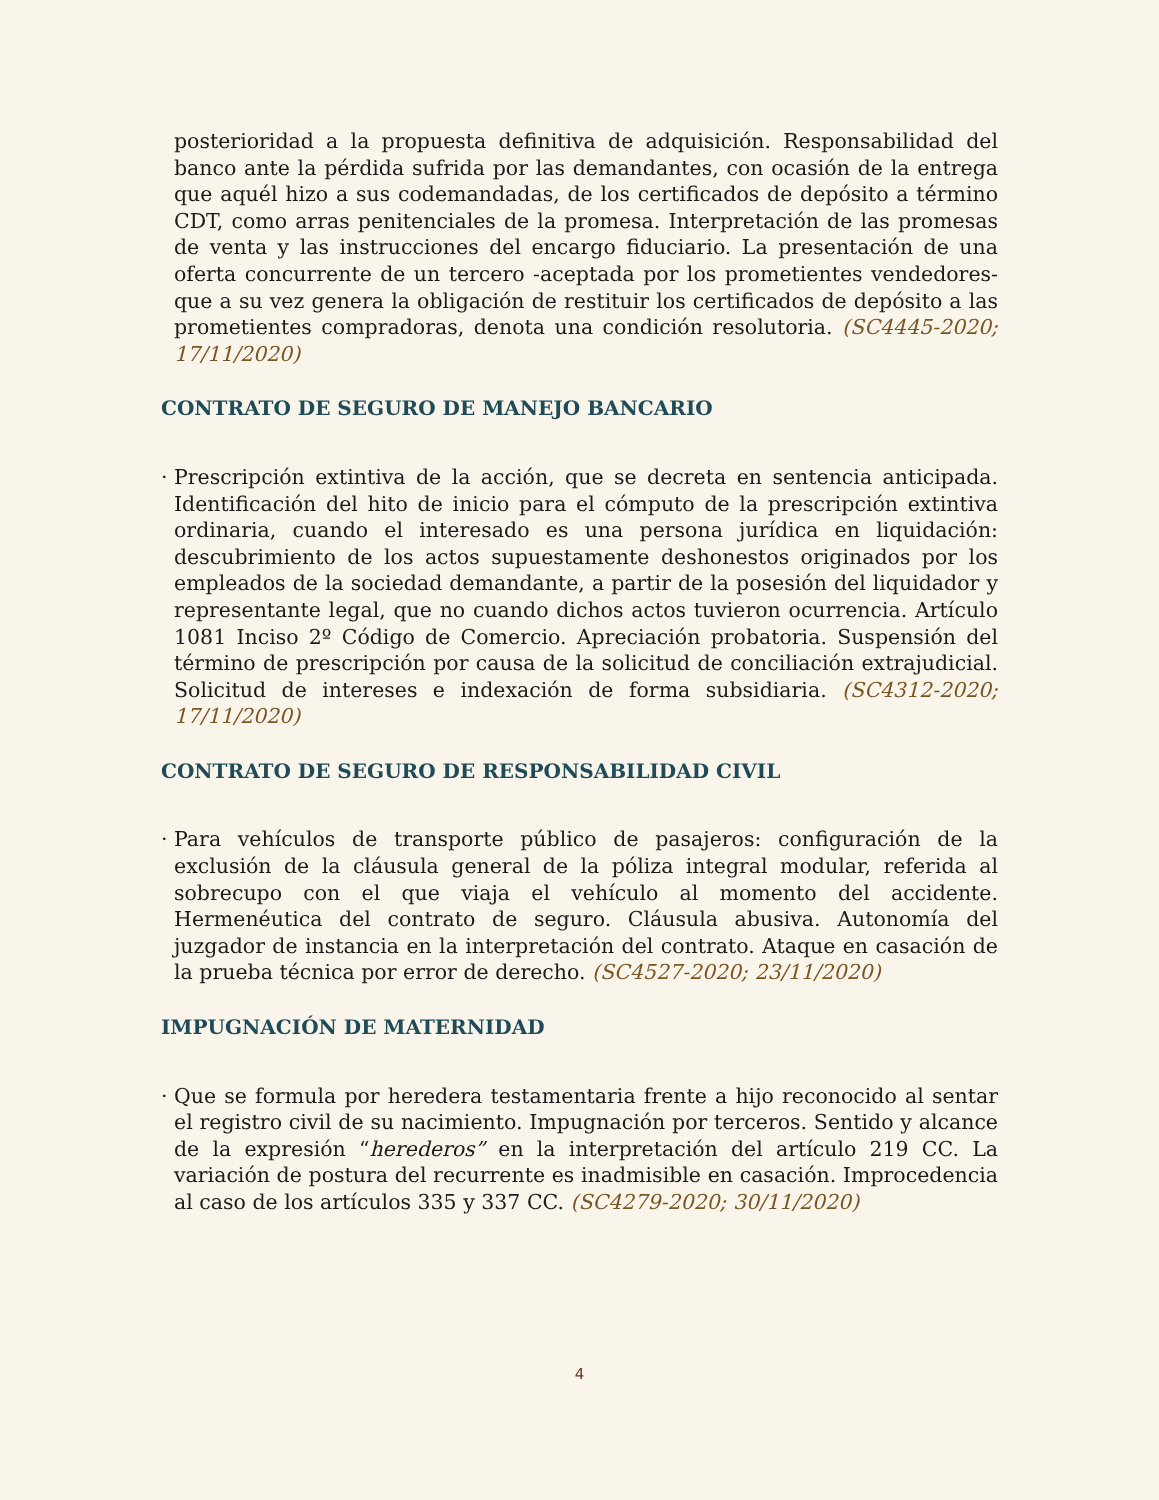posterioridad a la propuesta definitiva de adquisición. Responsabilidad del banco ante la pérdida sufrida por las demandantes, con ocasión de la entrega que aquél hizo a sus codemandadas, de los certificados de depósito a término CDT, como arras penitenciales de la promesa. Interpretación de las promesas de venta y las instrucciones del encargo fiduciario. La presentación de una oferta concurrente de un tercero -aceptada por los prometientes vendedores- que a su vez genera la obligación de restituir los certificados de depósito a las prometientes compradoras, denota una condición resolutoria. (SC4445-2020; 17/11/2020)
CONTRATO DE SEGURO DE MANEJO BANCARIO
· Prescripción extintiva de la acción, que se decreta en sentencia anticipada. Identificación del hito de inicio para el cómputo de la prescripción extintiva ordinaria, cuando el interesado es una persona jurídica en liquidación: descubrimiento de los actos supuestamente deshonestos originados por los empleados de la sociedad demandante, a partir de la posesión del liquidador y representante legal, que no cuando dichos actos tuvieron ocurrencia. Artículo 1081 Inciso 2º Código de Comercio. Apreciación probatoria. Suspensión del término de prescripción por causa de la solicitud de conciliación extrajudicial. Solicitud de intereses e indexación de forma subsidiaria. (SC4312-2020; 17/11/2020)
CONTRATO DE SEGURO DE RESPONSABILIDAD CIVIL
· Para vehículos de transporte público de pasajeros: configuración de la exclusión de la cláusula general de la póliza integral modular, referida al sobrecupo con el que viaja el vehículo al momento del accidente. Hermenéutica del contrato de seguro. Cláusula abusiva. Autonomía del juzgador de instancia en la interpretación del contrato. Ataque en casación de la prueba técnica por error de derecho. (SC4527-2020; 23/11/2020)
IMPUGNACIÓN DE MATERNIDAD
· Que se formula por heredera testamentaria frente a hijo reconocido al sentar el registro civil de su nacimiento. Impugnación por terceros. Sentido y alcance de la expresión “herederos” en la interpretación del artículo 219 CC. La variación de postura del recurrente es inadmisible en casación. Improcedencia al caso de los artículos 335 y 337 CC. (SC4279-2020; 30/11/2020)
4